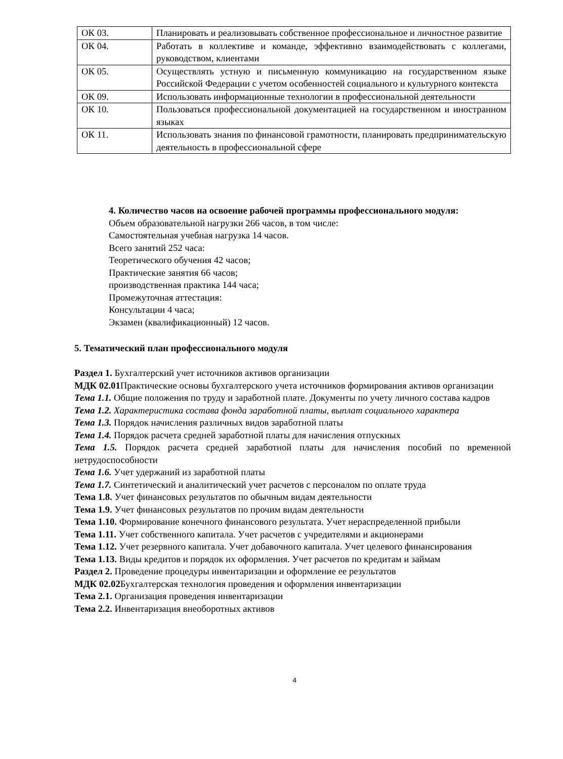| ОК 03. | Планировать и реализовывать собственное профессиональное и личностное развитие |
| ОК 04. | Работать в коллективе и команде, эффективно взаимодействовать с коллегами, руководством, клиентами |
| ОК 05. | Осуществлять устную и письменную коммуникацию на государственном языке Российской Федерации с учетом особенностей социального и культурного контекста |
| ОК 09. | Использовать информационные технологии в профессиональной деятельности |
| ОК 10. | Пользоваться профессиональной документацией на государственном и иностранном языках |
| ОК 11. | Использовать знания по финансовой грамотности, планировать предпринимательскую деятельность в профессиональной сфере |
4. Количество часов на освоение рабочей программы профессионального модуля:
Объем образовательной нагрузки 266 часов, в том числе:
Самостоятельная учебная нагрузка 14 часов.
Всего занятий 252 часа:
Теоретического обучения 42 часов;
Практические занятия 66 часов;
производственная практика 144 часа;
Промежуточная аттестация:
Консультации 4 часа;
Экзамен (квалификационный) 12 часов.
5. Тематический план профессионального модуля
Раздел 1. Бухгалтерский учет источников активов организации
МДК 02.01 Практические основы бухгалтерского учета источников формирования активов организации
Тема 1.1. Общие положения по труду и заработной плате. Документы по учету личного состава кадров
Тема 1.2. Характеристика состава фонда заработной платы, выплат социального характера
Тема 1.3. Порядок начисления различных видов заработной платы
Тема 1.4. Порядок расчета средней заработной платы для начисления отпускных
Тема 1.5. Порядок расчета средней заработной платы для начисления пособий по временной нетрудоспособности
Тема 1.6. Учет удержаний из заработной платы
Тема 1.7. Синтетический и аналитический учет расчетов с персоналом по оплате труда
Тема 1.8. Учет финансовых результатов по обычным видам деятельности
Тема 1.9. Учет финансовых результатов по прочим видам деятельности
Тема 1.10. Формирование конечного финансового результата. Учет нераспределенной прибыли
Тема 1.11. Учет собственного капитала. Учет расчетов с учредителями и акционерами
Тема 1.12. Учет резервного капитала. Учет добавочного капитала. Учет целевого финансирования
Тема 1.13. Виды кредитов и порядок их оформления. Учет расчетов по кредитам и займам
Раздел 2. Проведение процедуры инвентаризации и оформление ее результатов
МДК 02.02 Бухгалтерская технология проведения и оформления инвентаризации
Тема 2.1. Организация проведения инвентаризации
Тема 2.2. Инвентаризация внеоборотных активов
4